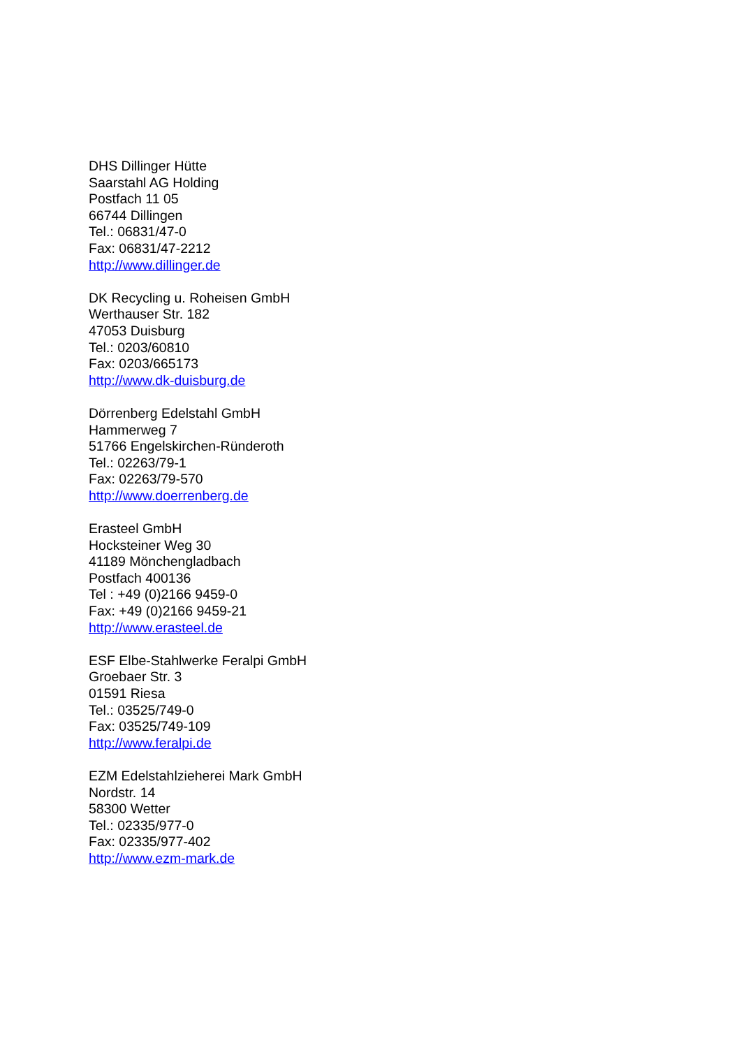DHS Dillinger Hütte
Saarstahl AG Holding
Postfach 11 05
66744 Dillingen
Tel.: 06831/47-0
Fax: 06831/47-2212
http://www.dillinger.de
DK Recycling u. Roheisen GmbH
Werthauser Str. 182
47053 Duisburg
Tel.: 0203/60810
Fax: 0203/665173
http://www.dk-duisburg.de
Dörrenberg Edelstahl GmbH
Hammerweg 7
51766 Engelskirchen-Ründeroth
Tel.: 02263/79-1
Fax: 02263/79-570
http://www.doerrenberg.de
Erasteel GmbH
Hocksteiner Weg 30
41189 Mönchengladbach
Postfach 400136
Tel : +49 (0)2166 9459-0
Fax: +49 (0)2166 9459-21
http://www.erasteel.de
ESF Elbe-Stahlwerke Feralpi GmbH
Groebaer Str. 3
01591 Riesa
Tel.: 03525/749-0
Fax: 03525/749-109
http://www.feralpi.de
EZM Edelstahlzieherei Mark GmbH
Nordstr. 14
58300 Wetter
Tel.: 02335/977-0
Fax: 02335/977-402
http://www.ezm-mark.de